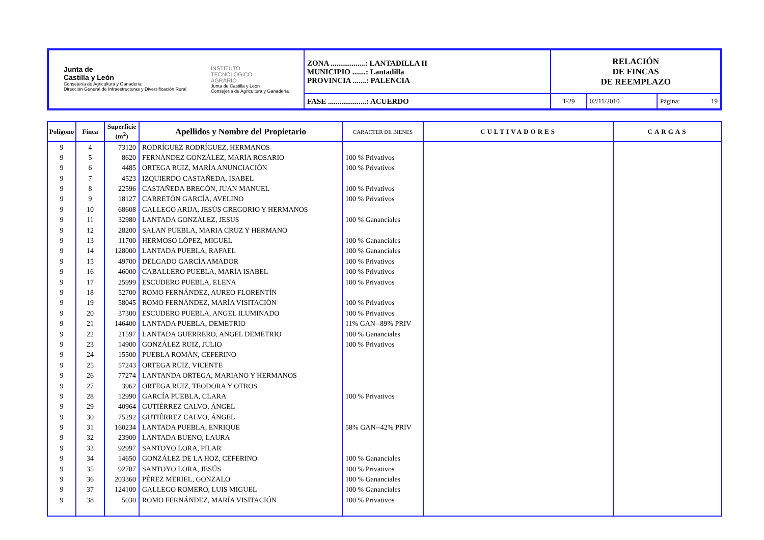| Junta de Castilla y León Consejería de Agricultura y Ganadería Dirección General de Infraestructuras y Diversificación Rural INSTITUTO TECNOLÓGICO AGRARIO Junta de Castilla y León Consejería de Agricultura y Ganadería | ZONA ..................: LANTADILLA II MUNICIPIO .......: Lantadilla PROVINCIA .......: PALENCIA | RELACIÓN DE FINCAS DE REEMPLAZO | | |
| | FASE ....................: ACUERDO | T-29 | 02/11/2010 | Página: 19 |
| Polígono | Finca | Superficie (m<sup>2</sup>) | Apellidos y Nombre del Propietario | CARACTER DE BIENES | CULTIVADORES | CARGAS |
| --- | --- | --- | --- | --- | --- | --- |
| 9 | 4 | 73120 | RODRÍGUEZ RODRÍGUEZ, HERMANOS | | | |
| 9 | 5 | 8620 | FERNÁNDEZ GONZÁLEZ, MARÍA ROSARIO | 100 % Privativos | | |
| 9 | 6 | 4485 | ORTEGA RUIZ, MARÍA ANUNCIACIÓN | 100 % Privativos | | |
| 9 | 7 | 4523 | IZQUIERDO CASTAÑEDA, ISABEL | | | |
| 9 | 8 | 22596 | CASTAÑEDA BREGÓN, JUAN MANUEL | 100 % Privativos | | |
| 9 | 9 | 18127 | CARRETÓN GARCÍA, AVELINO | 100 % Privativos | | |
| 9 | 10 | 68608 | GALLEGO ARIJA, JESÚS GREGORIO Y HERMANOS | | | |
| 9 | 11 | 32980 | LANTADA GONZÁLEZ, JESUS | 100 % Gananciales | | |
| 9 | 12 | 28200 | SALAN PUEBLA, MARIA CRUZ Y HERMANO | | | |
| 9 | 13 | 11700 | HERMOSO LÓPEZ, MIGUEL | 100 % Gananciales | | |
| 9 | 14 | 128000 | LANTADA PUEBLA, RAFAEL | 100 % Gananciales | | |
| 9 | 15 | 49700 | DELGADO GARCÍA AMADOR | 100 % Privativos | | |
| 9 | 16 | 46000 | CABALLERO PUEBLA, MARÍA ISABEL | 100 % Privativos | | |
| 9 | 17 | 25999 | ESCUDERO PUEBLA, ELENA | 100 % Privativos | | |
| 9 | 18 | 52700 | ROMO FERNÁNDEZ, AUREO FLORENTÍN | | | |
| 9 | 19 | 58045 | ROMO FERNÁNDEZ, MARÍA VISITACIÓN | 100 % Privativos | | |
| 9 | 20 | 37300 | ESCUDERO PUEBLA, ANGEL ILUMINADO | 100 % Privativos | | |
| 9 | 21 | 146400 | LANTADA PUEBLA, DEMETRIO | 11% GAN--89% PRIV | | |
| 9 | 22 | 21597 | LANTADA GUERRERO, ANGEL DEMETRIO | 100 % Gananciales | | |
| 9 | 23 | 14900 | GONZÁLEZ RUIZ, JULIO | 100 % Privativos | | |
| 9 | 24 | 15500 | PUEBLA ROMÁN, CEFERINO | | | |
| 9 | 25 | 57243 | ORTEGA RUIZ, VICENTE | | | |
| 9 | 26 | 77274 | LANTANDA ORTEGA, MARIANO Y HERMANOS | | | |
| 9 | 27 | 3962 | ORTEGA RUIZ, TEODORA Y OTROS | | | |
| 9 | 28 | 12990 | GARCÍA PUEBLA, CLARA | 100 % Privativos | | |
| 9 | 29 | 40964 | GUTIÉRREZ CALVO, ÁNGEL | | | |
| 9 | 30 | 75292 | GUTIÉRREZ CALVO, ÁNGEL | | | |
| 9 | 31 | 160234 | LANTADA PUEBLA, ENRIQUE | 58% GAN--42% PRIV | | |
| 9 | 32 | 23900 | LANTADA BUENO, LAURA | | | |
| 9 | 33 | 92997 | SANTOYO LORA, PILAR | | | |
| 9 | 34 | 14650 | GONZÁLEZ DE LA HOZ, CEFERINO | 100 % Gananciales | | |
| 9 | 35 | 92707 | SANTOYO LORA, JESÚS | 100 % Privativos | | |
| 9 | 36 | 203360 | PÉREZ MERIEL, GONZALO | 100 % Gananciales | | |
| 9 | 37 | 124100 | GALLEGO ROMERO, LUIS MIGUEL | 100 % Gananciales | | |
| 9 | 38 | 5030 | ROMO FERNÁNDEZ, MARÍA VISITACIÓN | 100 % Privativos | | |